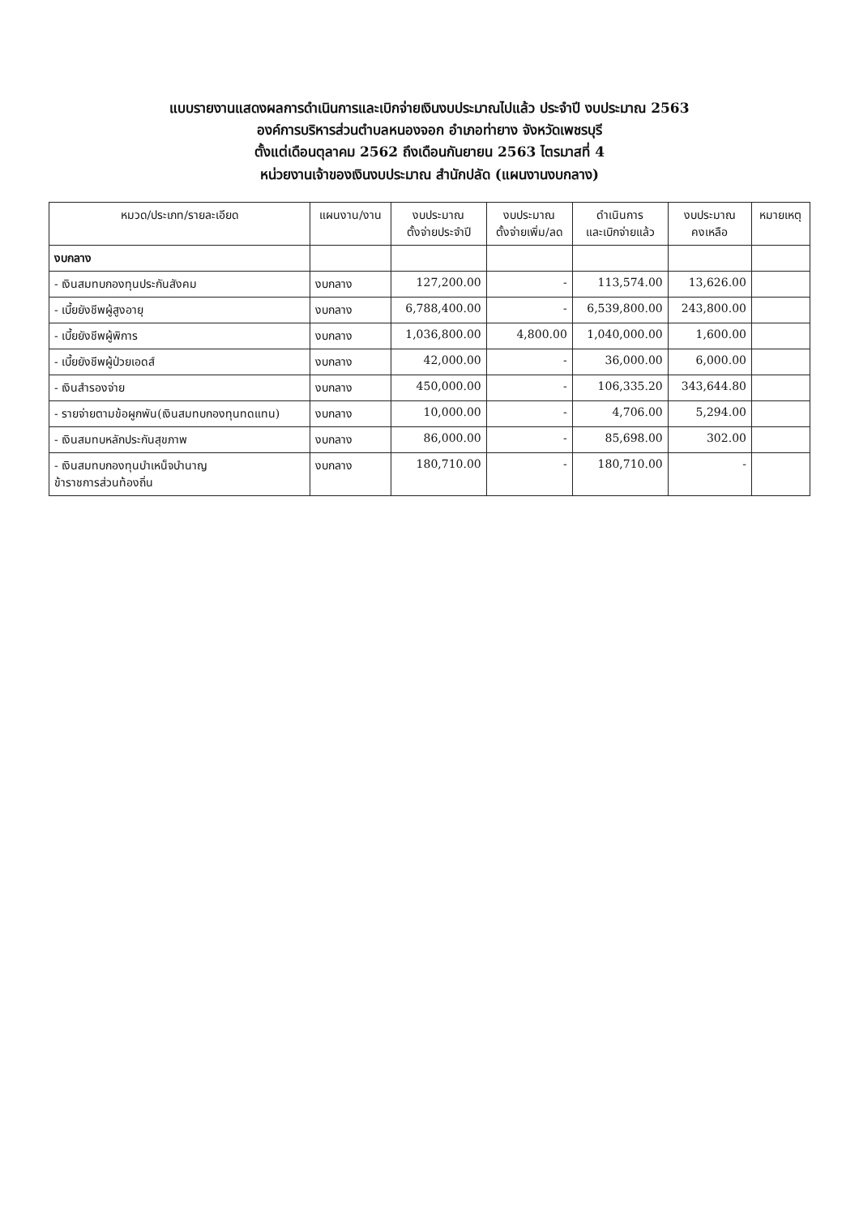แบบรายงานแสดงผลการดำเนินการและเบิกจ่ายเงินงบประมาณไปแล้ว ประจำปี งบประมาณ 2563
องค์การบริหารส่วนตำบลหนองจอก อำเภอท่ายาง จังหวัดเพชรบุรี
ตั้งแต่เดือนตุลาคม 2562 ถึงเดือนกันยายน 2563 ไตรมาสที่ 4
หน่วยงานเจ้าของเงินงบประมาณ สำนักปลัด (แผนงานงบกลาง)
| หมวด/ประเภท/รายละเอียด | แผนงาน/งาน | งบประมาณ ตั้งจ่ายประจำปี | งบประมาณ ตั้งจ่ายเพิ่ม/ลด | ดำเนินการ และเบิกจ่ายแล้ว | งบประมาณ คงเหลือ | หมายเหตุ |
| --- | --- | --- | --- | --- | --- | --- |
| งบกลาง | | | | | | |
| - เงินสมทบกองทุนประกันสังคม | งบกลาง | 127,200.00 | - | 113,574.00 | 13,626.00 | |
| - เบี้ยยังชีพผู้สูงอายุ | งบกลาง | 6,788,400.00 | - | 6,539,800.00 | 243,800.00 | |
| - เบี้ยยังชีพผู้พิการ | งบกลาง | 1,036,800.00 | 4,800.00 | 1,040,000.00 | 1,600.00 | |
| - เบี้ยยังชีพผู้ป่วยเอดส์ | งบกลาง | 42,000.00 | - | 36,000.00 | 6,000.00 | |
| - เงินสำรองจ่าย | งบกลาง | 450,000.00 | - | 106,335.20 | 343,644.80 | |
| - รายจ่ายตามข้อผูกพัน(เงินสมทบกองทุนทดแทน) | งบกลาง | 10,000.00 | - | 4,706.00 | 5,294.00 | |
| - เงินสมทบหลักประกันสุขภาพ | งบกลาง | 86,000.00 | - | 85,698.00 | 302.00 | |
| - เงินสมทบกองทุนบำเหน็จบำนาญ ข้าราชการส่วนท้องถิ่น | งบกลาง | 180,710.00 | - | 180,710.00 | - | |